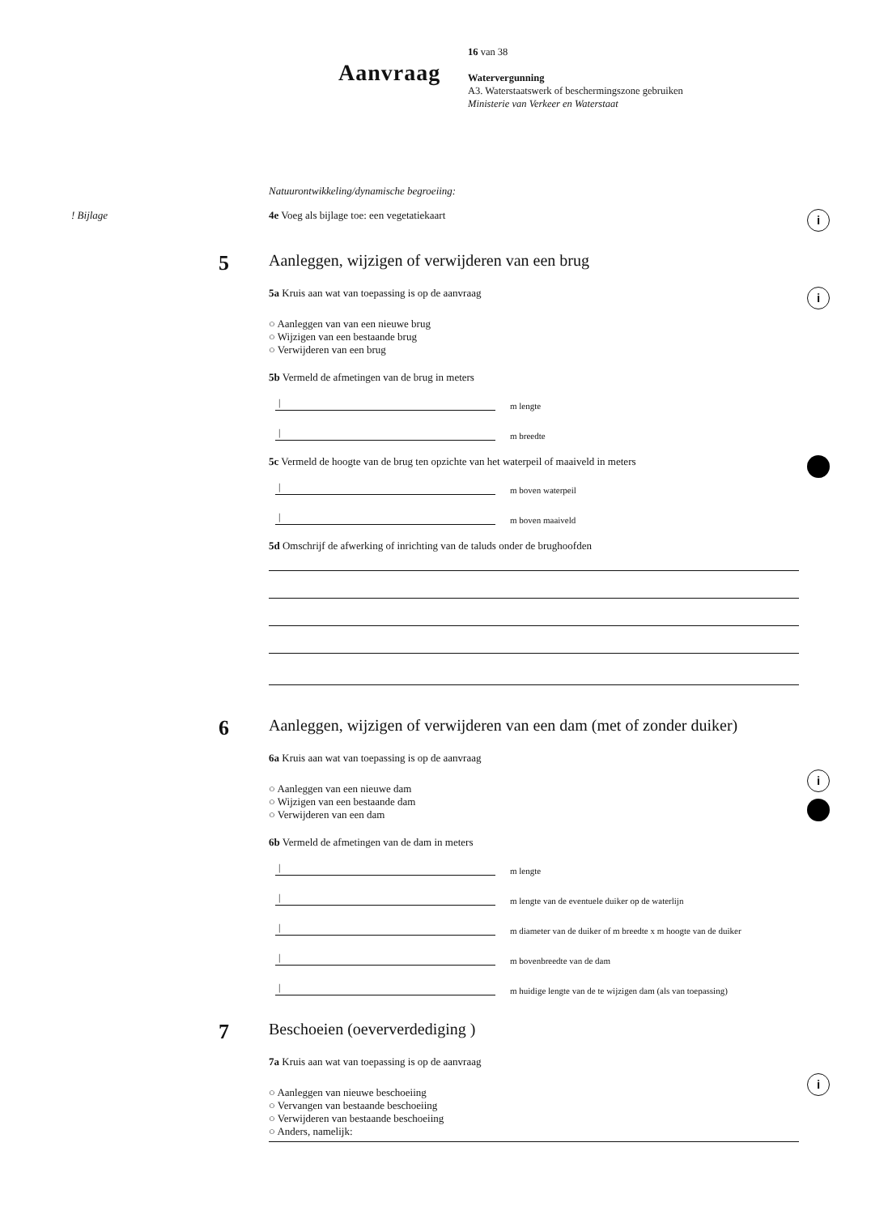Aanvraag
16 van 38
Watervergunning
A3. Waterstaatswerk of beschermingszone gebruiken
Ministerie van Verkeer en Waterstaat
Natuurontwikkeling/dynamische begroeiing:
! Bijlage 4e Voeg als bijlage toe: een vegetatiekaart
i
5
Aanleggen, wijzigen of verwijderen van een brug
5a Kruis aan wat van toepassing is op de aanvraag
○ Aanleggen van van een nieuwe brug
○ Wijzigen van een bestaande brug
○ Verwijderen van een brug
5b Vermeld de afmetingen van de brug in meters
|
m lengte
|
m breedte
5c Vermeld de hoogte van de brug ten opzichte van het waterpeil of maaiveld in meters
|
m boven waterpeil
|
m boven maaiveld
5d Omschrijf de afwerking of inrichting van de taluds onder de brughoofden
i
6
Aanleggen, wijzigen of verwijderen van een dam (met of zonder duiker)
6a Kruis aan wat van toepassing is op de aanvraag
○ Aanleggen van een nieuwe dam
○ Wijzigen van een bestaande dam
○ Verwijderen van een dam
6b Vermeld de afmetingen van de dam in meters
|
m lengte
|
m lengte van de eventuele duiker op de waterlijn
|
m diameter van de duiker of m breedte x m hoogte van de duiker
|
m bovenbreedte van de dam
|
m huidige lengte van de te wijzigen dam (als van toepassing)
i
7
Beschoeien (oeververdediging )
7a Kruis aan wat van toepassing is op de aanvraag
○ Aanleggen van nieuwe beschoeiing
○ Vervangen van bestaande beschoeiing
○ Verwijderen van bestaande beschoeiing
○ Anders, namelijk:
i